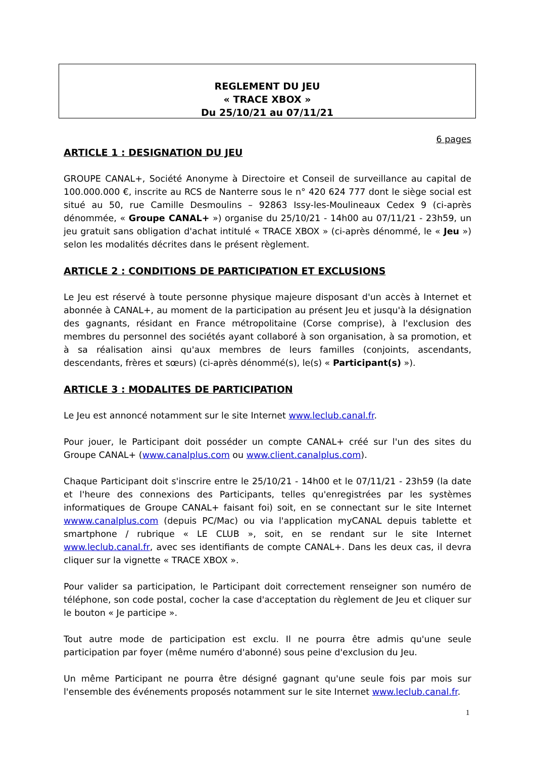REGLEMENT DU JEU
« TRACE XBOX »
Du 25/10/21 au 07/11/21
6 pages
ARTICLE 1 : DESIGNATION DU JEU
GROUPE CANAL+, Société Anonyme à Directoire et Conseil de surveillance au capital de 100.000.000 €, inscrite au RCS de Nanterre sous le n° 420 624 777 dont le siège social est situé au 50, rue Camille Desmoulins – 92863 Issy-les-Moulineaux Cedex 9 (ci-après dénommée, « Groupe CANAL+ ») organise du 25/10/21 - 14h00 au 07/11/21 - 23h59, un jeu gratuit sans obligation d'achat intitulé « TRACE XBOX » (ci-après dénommé, le « Jeu ») selon les modalités décrites dans le présent règlement.
ARTICLE 2 : CONDITIONS DE PARTICIPATION ET EXCLUSIONS
Le Jeu est réservé à toute personne physique majeure disposant d'un accès à Internet et abonnée à CANAL+, au moment de la participation au présent Jeu et jusqu'à la désignation des gagnants, résidant en France métropolitaine (Corse comprise), à l'exclusion des membres du personnel des sociétés ayant collaboré à son organisation, à sa promotion, et à sa réalisation ainsi qu'aux membres de leurs familles (conjoints, ascendants, descendants, frères et sœurs) (ci-après dénommé(s), le(s) « Participant(s) »).
ARTICLE 3 : MODALITES DE PARTICIPATION
Le Jeu est annoncé notamment sur le site Internet www.leclub.canal.fr.
Pour jouer, le Participant doit posséder un compte CANAL+ créé sur l'un des sites du Groupe CANAL+ (www.canalplus.com ou www.client.canalplus.com).
Chaque Participant doit s'inscrire entre le 25/10/21 - 14h00 et le 07/11/21 - 23h59 (la date et l'heure des connexions des Participants, telles qu'enregistrées par les systèmes informatiques de Groupe CANAL+ faisant foi) soit, en se connectant sur le site Internet wwww.canalplus.com (depuis PC/Mac) ou via l'application myCANAL depuis tablette et smartphone / rubrique « LE CLUB », soit, en se rendant sur le site Internet www.leclub.canal.fr, avec ses identifiants de compte CANAL+. Dans les deux cas, il devra cliquer sur la vignette « TRACE XBOX ».
Pour valider sa participation, le Participant doit correctement renseigner son numéro de téléphone, son code postal, cocher la case d'acceptation du règlement de Jeu et cliquer sur le bouton « Je participe ».
Tout autre mode de participation est exclu. Il ne pourra être admis qu'une seule participation par foyer (même numéro d'abonné) sous peine d'exclusion du Jeu.
Un même Participant ne pourra être désigné gagnant qu'une seule fois par mois sur l'ensemble des événements proposés notamment sur le site Internet www.leclub.canal.fr.
1